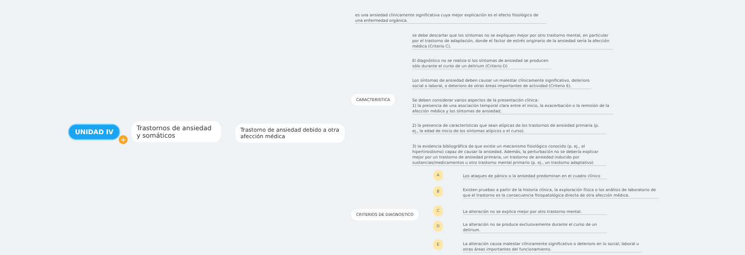UNIDAD IV
+
Trastornos de ansiedad y somáticos
Trastorno de ansiedad debido a otra afección médica
es una ansiedad clínicamente significativa cuya mejor explicación es el efecto fisiológico de una enfermedad orgánica.
CARACTERISTICA
se debe descartar que los síntomas no se expliquen mejor por otro trastorno mental, en particular por el trastorno de adaptación, donde el factor de estrés originario de la ansiedad sería la afección médica (Criterio C).
El diagnóstico no se realiza si los síntomas de ansiedad se producen sólo durante el curso de un delirium (Criterio D)
Los síntomas de ansiedad deben causar un malestar clínicamente significativo, deterioro social o laboral, o deterioro de otras áreas importantes de actividad (Criterio E).
Se deben considerar varios aspectos de la presentación clínica:
1) la presencia de una asociación temporal clara entre el inicio, la exacerbación o la remisión de la afección médica y los síntomas de ansiedad;
2) la presencia de características que sean atípicas de los trastornos de ansiedad primaria (p. ej., la edad de inicio de los síntomas atípicos o el curso).
3) la evidencia bibliográfica de que existe un mecanismo fisiológico conocido (p. ej., el hipertiroidismo) capaz de causar la ansiedad. Además, la perturbación no se debería explicar mejor por un trastorno de ansiedad primaria, un trastorno de ansiedad inducido por sustancias/medicamentos u otro trastorno mental primario (p. ej., un trastorno adaptativo)
CRITERIOS DE DIAGNOSTICO
A
Los ataques de pánico o la ansiedad predominan en el cuadro clínico
B
Existen pruebas a partir de la historia clínica, la exploración física o los análisis de laboratorio de que el trastorno es la consecuencia fisiopatológica directa de otra afección médica.
C
La alteración no se explica mejor por otro trastorno mental.
D
La alteración no se produce exclusivamente durante el curso de un delirium.
E
La alteración causa malestar clínicamente significativo o deterioro en lo social, laboral u otras áreas importantes del funcionamiento.